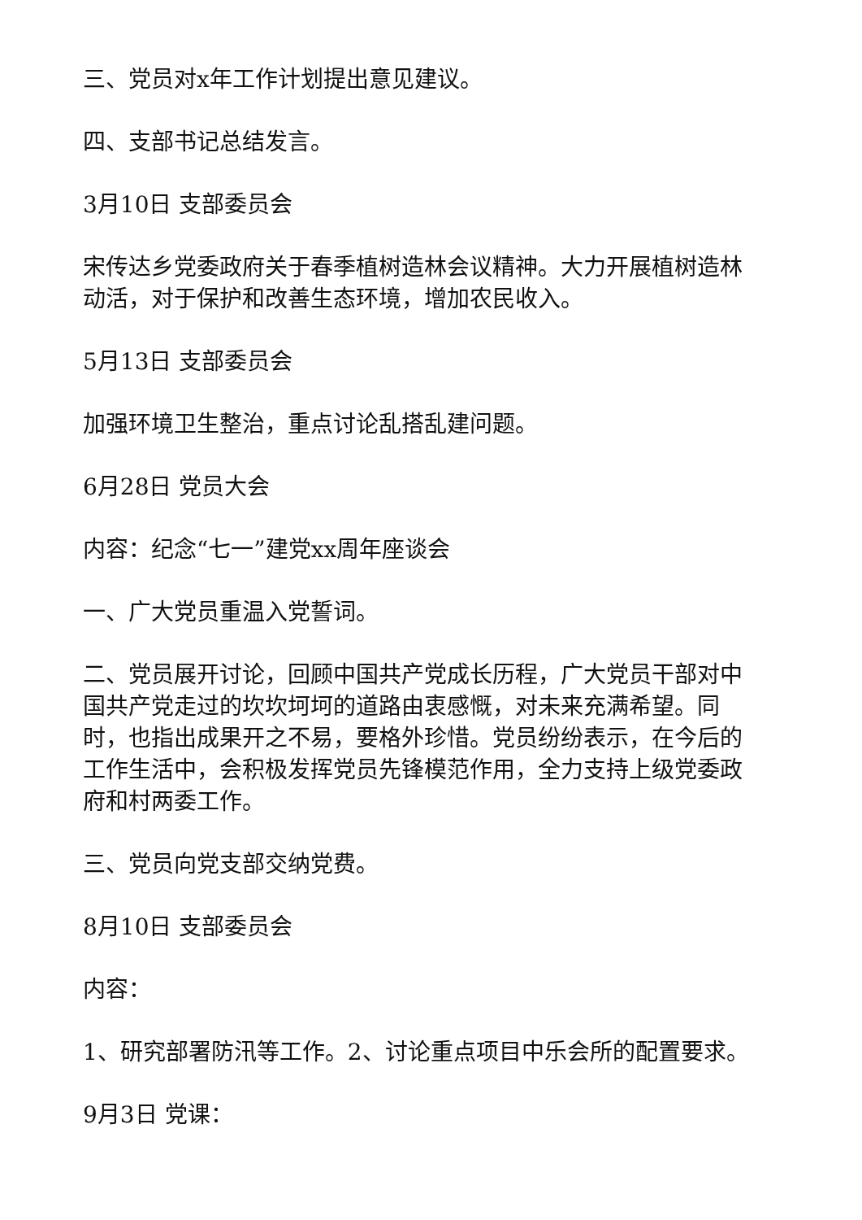三、党员对x年工作计划提出意见建议。
四、支部书记总结发言。
3月10日 支部委员会
宋传达乡党委政府关于春季植树造林会议精神。大力开展植树造林动活，对于保护和改善生态环境，增加农民收入。
5月13日 支部委员会
加强环境卫生整治，重点讨论乱搭乱建问题。
6月28日 党员大会
内容：纪念“七一”建党xx周年座谈会
一、广大党员重温入党誓词。
二、党员展开讨论，回顾中国共产党成长历程，广大党员干部对中国共产党走过的坎坎坷坷的道路由衷感慨，对未来充满希望。同时，也指出成果开之不易，要格外珍惜。党员纷纷表示，在今后的工作生活中，会积极发挥党员先锋模范作用，全力支持上级党委政府和村两委工作。
三、党员向党支部交纳党费。
8月10日 支部委员会
内容：
1、研究部署防汛等工作。2、讨论重点项目中乐会所的配置要求。
9月3日 党课：